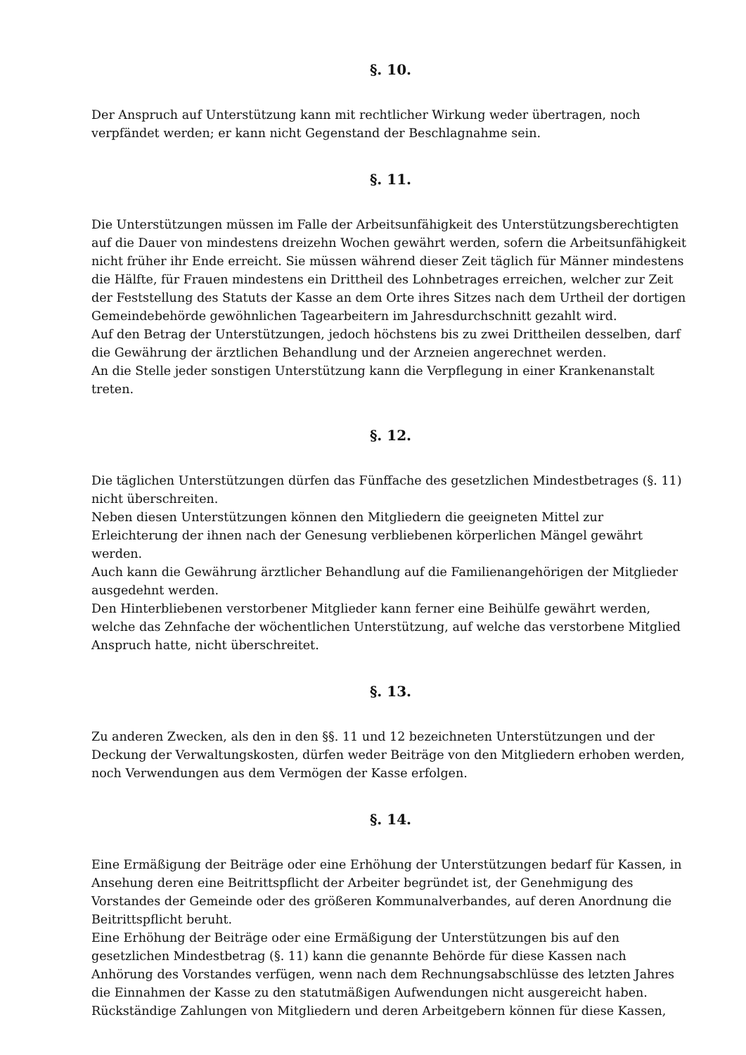§. 10.
Der Anspruch auf Unterstützung kann mit rechtlicher Wirkung weder übertragen, noch verpfändet werden; er kann nicht Gegenstand der Beschlagnahme sein.
§. 11.
Die Unterstützungen müssen im Falle der Arbeitsunfähigkeit des Unterstützungsberechtigten auf die Dauer von mindestens dreizehn Wochen gewährt werden, sofern die Arbeitsunfähigkeit nicht früher ihr Ende erreicht. Sie müssen während dieser Zeit täglich für Männer mindestens die Hälfte, für Frauen mindestens ein Drittheil des Lohnbetrages erreichen, welcher zur Zeit der Feststellung des Statuts der Kasse an dem Orte ihres Sitzes nach dem Urtheil der dortigen Gemeindebehörde gewöhnlichen Tagearbeitern im Jahresdurchschnitt gezahlt wird.
Auf den Betrag der Unterstützungen, jedoch höchstens bis zu zwei Drittheilen desselben, darf die Gewährung der ärztlichen Behandlung und der Arzneien angerechnet werden.
An die Stelle jeder sonstigen Unterstützung kann die Verpflegung in einer Krankenanstalt treten.
§. 12.
Die täglichen Unterstützungen dürfen das Fünffache des gesetzlichen Mindestbetrages (§. 11) nicht überschreiten.
Neben diesen Unterstützungen können den Mitgliedern die geeigneten Mittel zur Erleichterung der ihnen nach der Genesung verbliebenen körperlichen Mängel gewährt werden.
Auch kann die Gewährung ärztlicher Behandlung auf die Familienangehörigen der Mitglieder ausgedehnt werden.
Den Hinterbliebenen verstorbener Mitglieder kann ferner eine Beihülfe gewährt werden, welche das Zehnfache der wöchentlichen Unterstützung, auf welche das verstorbene Mitglied Anspruch hatte, nicht überschreitet.
§. 13.
Zu anderen Zwecken, als den in den §§. 11 und 12 bezeichneten Unterstützungen und der Deckung der Verwaltungskosten, dürfen weder Beiträge von den Mitgliedern erhoben werden, noch Verwendungen aus dem Vermögen der Kasse erfolgen.
§. 14.
Eine Ermäßigung der Beiträge oder eine Erhöhung der Unterstützungen bedarf für Kassen, in Ansehung deren eine Beitrittspflicht der Arbeiter begründet ist, der Genehmigung des Vorstandes der Gemeinde oder des größeren Kommunalverbandes, auf deren Anordnung die Beitrittspflicht beruht.
Eine Erhöhung der Beiträge oder eine Ermäßigung der Unterstützungen bis auf den gesetzlichen Mindestbetrag (§. 11) kann die genannte Behörde für diese Kassen nach Anhörung des Vorstandes verfügen, wenn nach dem Rechnungsabschlüsse des letzten Jahres die Einnahmen der Kasse zu den statutmäßigen Aufwendungen nicht ausgereicht haben.
Rückständige Zahlungen von Mitgliedern und deren Arbeitgebern können für diese Kassen,